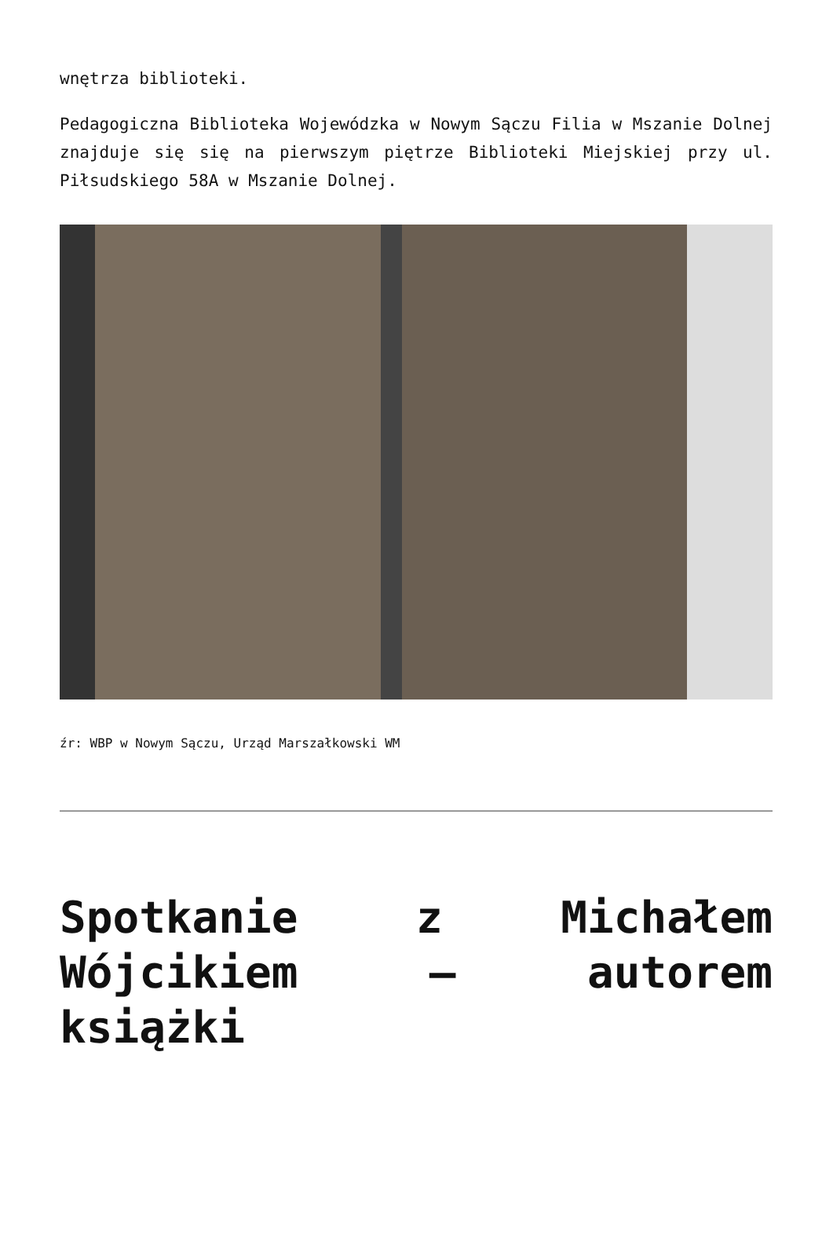wnętrza biblioteki.
Pedagogiczna Biblioteka Wojewódzka w Nowym Sączu Filia w Mszanie Dolnej znajduje się się na pierwszym piętrze Biblioteki Miejskiej przy ul. Piłsudskiego 58A w Mszanie Dolnej.
źr: WBP w Nowym Sączu, Urząd Marszałkowski WM
Spotkanie z Michałem Wójcikiem – autorem książki